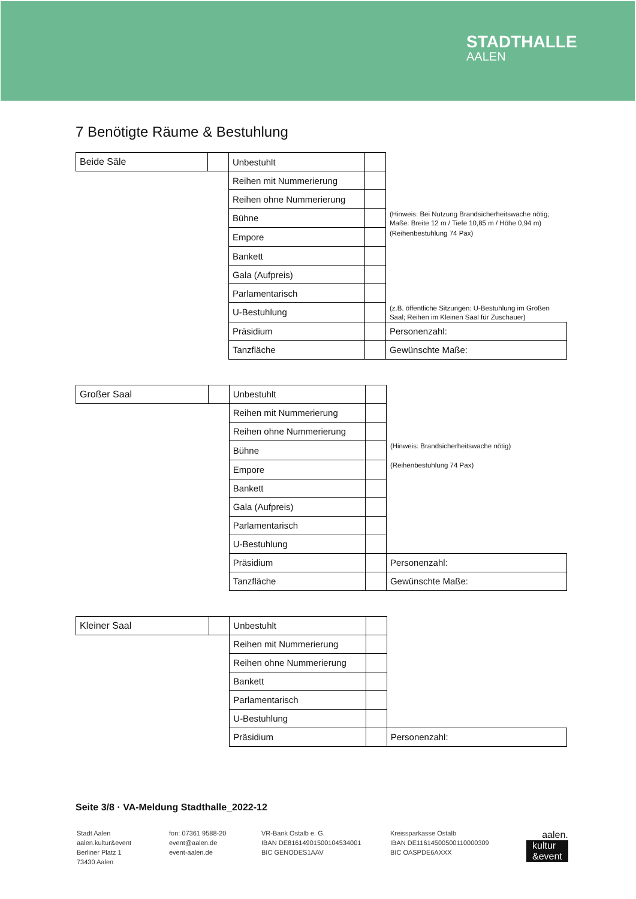STADTHALLE
AALEN
7 Benötigte Räume & Bestuhlung
| Beide Säle | | Unbestuhlt | | |
| | | Reihen mit Nummerierung | | |
| | | Reihen ohne Nummerierung | | |
| | | Bühne | | (Hinweis: Bei Nutzung Brandsicherheitswache nötig; Maße: Breite 12 m / Tiefe 10,85 m / Höhe 0,94 m) |
| | | Empore | | (Reihenbestuhlung 74 Pax) |
| | | Bankett | | |
| | | Gala (Aufpreis) | | |
| | | Parlamentarisch | | |
| | | U-Bestuhlung | | (z.B. öffentliche Sitzungen: U-Bestuhlung im Großen Saal; Reihen im Kleinen Saal für Zuschauer) |
| | | Präsidium | | Personenzahl: |
| | | Tanzfläche | | Gewünschte Maße: |
| Großer Saal | | Unbestuhlt | | |
| | | Reihen mit Nummerierung | | |
| | | Reihen ohne Nummerierung | | |
| | | Bühne | | (Hinweis: Brandsicherheitswache nötig) |
| | | Empore | | (Reihenbestuhlung 74 Pax) |
| | | Bankett | | |
| | | Gala (Aufpreis) | | |
| | | Parlamentarisch | | |
| | | U-Bestuhlung | | |
| | | Präsidium | | Personenzahl: |
| | | Tanzfläche | | Gewünschte Maße: |
| Kleiner Saal | | Unbestuhlt | | |
| | | Reihen mit Nummerierung | | |
| | | Reihen ohne Nummerierung | | |
| | | Bankett | | |
| | | Parlamentarisch | | |
| | | U-Bestuhlung | | |
| | | Präsidium | | Personenzahl: |
Seite 3/8 · VA-Meldung Stadthalle_2022-12
Stadt Aalen
aalen.kultur&event
Berliner Platz 1
73430 Aalen
fon: 07361 9588-20
event@aalen.de
event-aalen.de
VR-Bank Ostalb e. G.
IBAN DE81614901500104534001
BIC GENODES1AAV
Kreissparkasse Ostalb
IBAN DE11614500500110000309
BIC OASPDE6AXXX
aalen.
kultur
&event